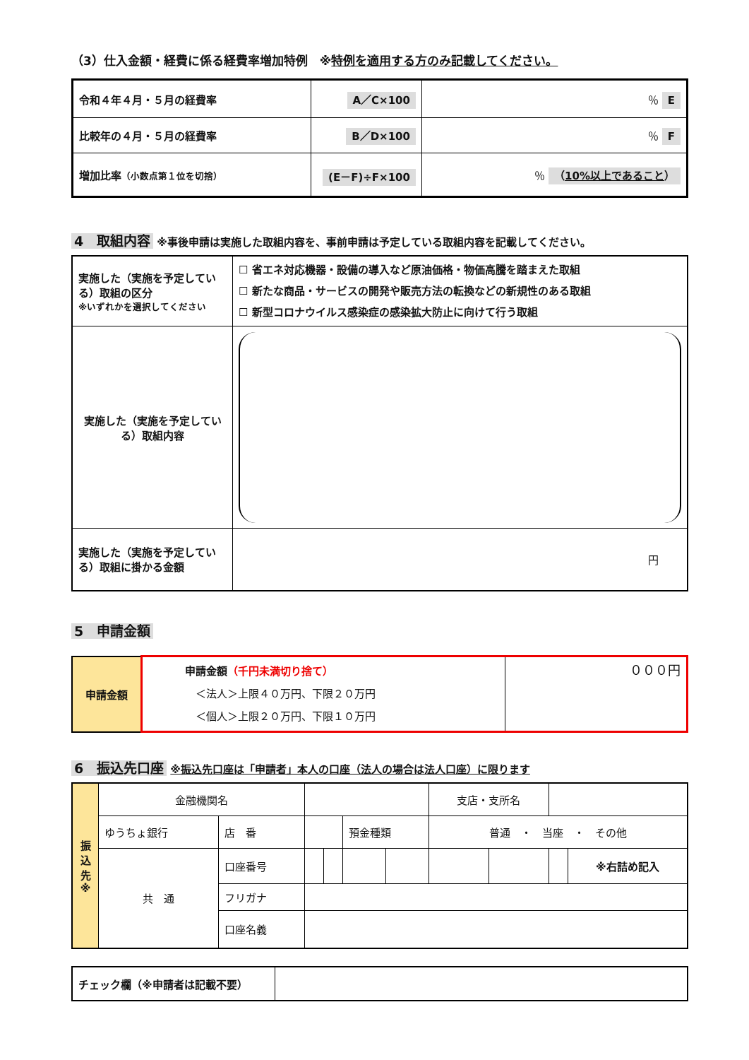（3）仕入金額・経費に係る経費率増加特例　※特例を適用する方のみ記載してください。
| 令和４年４月・５月の経費率 | A／C×100 | ％ E |
| 比較年の４月・５月の経費率 | B／D×100 | ％ F |
| 増加比率 （小数点第１位を切捨） | (E－F)÷F×100 | ％ （ 10%以上であること ） |
4　取組内容 ※事後申請は実施した取組内容を、事前申請は予定している取組内容を記載してください。
| 実施した（実施を予定している）取組の区分 ※いずれかを選択してください | ☐ 省エネ対応機器・設備の導入など原油価格・物価高騰を踏まえた取組 ☐ 新たな商品・サービスの開発や販売方法の転換などの新規性のある取組 ☐ 新型コロナウイルス感染症の感染拡大防止に向けて行う取組 |
| 実施した（実施を予定している）取組内容 | |
| 実施した（実施を予定している）取組に掛かる金額 | 円 |
5　申請金額
| 申請金額 | 申請金額 （千円未満切り捨て） ＜法人＞上限４０万円、下限２０万円 ＜個人＞上限２０万円、下限１０万円 | ０００円 |
6　振込先口座 ※振込先口座は「申請者」本人の口座（法人の場合は法人口座）に限ります
| 振 込 先 ※ | 金融機関名 | | | | | | 支店・支所名 | | | |
| | ゆうちょ銀行 | 店 番 | | | 預金種類 | | 普通 ・ 当座 ・ その他 | | | |
| | 共 通 | 口座番号 | | | | | | | | ※右詰め記入 |
| | | フリガナ | | | | | | | | |
| | | 口座名義 | | | | | | | | |
| チェック欄（※申請者は記載不要） | |